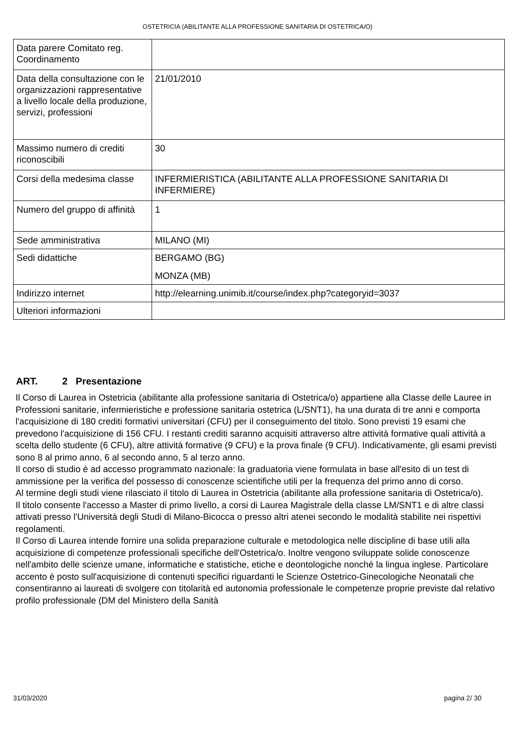OSTETRICIA (ABILITANTE ALLA PROFESSIONE SANITARIA DI OSTETRICA/O)
| Data parere Comitato reg. Coordinamento | |
| Data della consultazione con le organizzazioni rappresentative a livello locale della produzione, servizi, professioni | 21/01/2010 |
| Massimo numero di crediti riconoscibili | 30 |
| Corsi della medesima classe | INFERMIERISTICA (ABILITANTE ALLA PROFESSIONE SANITARIA DI INFERMIERE) |
| Numero del gruppo di affinità | 1 |
| Sede amministrativa | MILANO (MI) |
| Sedi didattiche | BERGAMO (BG) MONZA (MB) |
| Indirizzo internet | http://elearning.unimib.it/course/index.php?categoryid=3037 |
| Ulteriori informazioni | |
ART. 2 Presentazione
Il Corso di Laurea in Ostetricia (abilitante alla professione sanitaria di Ostetrica/o) appartiene alla Classe delle Lauree in Professioni sanitarie, infermieristiche e professione sanitaria ostetrica (L/SNT1), ha una durata di tre anni e comporta l'acquisizione di 180 crediti formativi universitari (CFU) per il conseguimento del titolo. Sono previsti 19 esami che prevedono l'acquisizione di 156 CFU. I restanti crediti saranno acquisiti attraverso altre attività formative quali attività a scelta dello studente (6 CFU), altre attività formative (9 CFU) e la prova finale (9 CFU). Indicativamente, gli esami previsti sono 8 al primo anno, 6 al secondo anno, 5 al terzo anno.
Il corso di studio è ad accesso programmato nazionale: la graduatoria viene formulata in base all'esito di un test di ammissione per la verifica del possesso di conoscenze scientifiche utili per la frequenza del primo anno di corso.
Al termine degli studi viene rilasciato il titolo di Laurea in Ostetricia (abilitante alla professione sanitaria di Ostetrica/o).
Il titolo consente l'accesso a Master di primo livello, a corsi di Laurea Magistrale della classe LM/SNT1 e di altre classi attivati presso l'Università degli Studi di Milano-Bicocca o presso altri atenei secondo le modalità stabilite nei rispettivi regolamenti.
Il Corso di Laurea intende fornire una solida preparazione culturale e metodologica nelle discipline di base utili alla acquisizione di competenze professionali specifiche dell'Ostetrica/o. Inoltre vengono sviluppate solide conoscenze nell'ambito delle scienze umane, informatiche e statistiche, etiche e deontologiche nonché la lingua inglese. Particolare accento è posto sull'acquisizione di contenuti specifici riguardanti le Scienze Ostetrico-Ginecologiche Neonatali che consentiranno ai laureati di svolgere con titolarità ed autonomia professionale le competenze proprie previste dal relativo profilo professionale (DM del Ministero della Sanità
31/03/2020 pagina 2/ 30